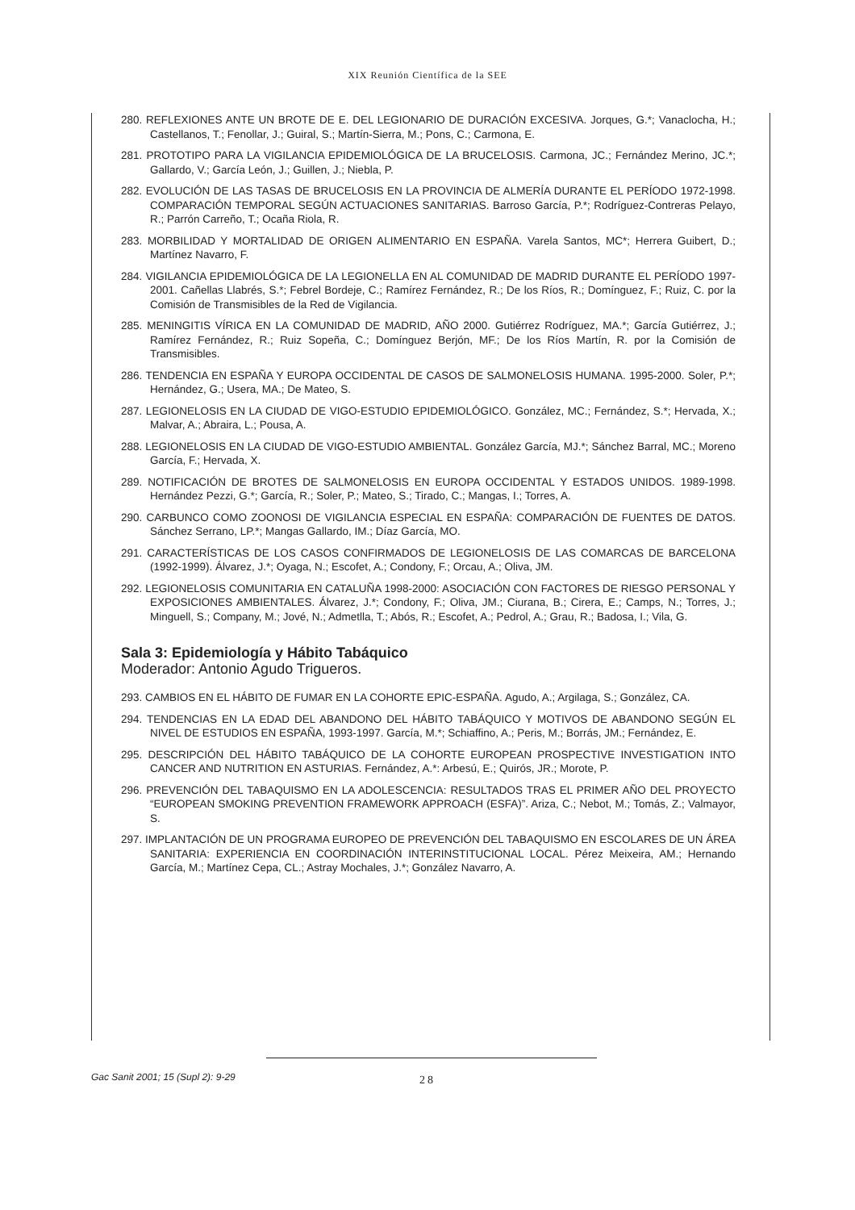XIX Reunión Científica de la SEE
280. REFLEXIONES ANTE UN BROTE DE E. DEL LEGIONARIO DE DURACIÓN EXCESIVA. Jorques, G.*; Vanaclocha, H.; Castellanos, T.; Fenollar, J.; Guiral, S.; Martín-Sierra, M.; Pons, C.; Carmona, E.
281. PROTOTIPO PARA LA VIGILANCIA EPIDEMIOLÓGICA DE LA BRUCELOSIS. Carmona, JC.; Fernández Merino, JC.*; Gallardo, V.; García León, J.; Guillen, J.; Niebla, P.
282. EVOLUCIÓN DE LAS TASAS DE BRUCELOSIS EN LA PROVINCIA DE ALMERÍA DURANTE EL PERÍODO 1972-1998. COMPARACIÓN TEMPORAL SEGÚN ACTUACIONES SANITARIAS. Barroso García, P.*; Rodríguez-Contreras Pelayo, R.; Parrón Carreño, T.; Ocaña Riola, R.
283. MORBILIDAD Y MORTALIDAD DE ORIGEN ALIMENTARIO EN ESPAÑA. Varela Santos, MC*; Herrera Guibert, D.; Martínez Navarro, F.
284. VIGILANCIA EPIDEMIOLÓGICA DE LA LEGIONELLA EN AL COMUNIDAD DE MADRID DURANTE EL PERÍODO 1997-2001. Cañellas Llabrés, S.*; Febrel Bordeje, C.; Ramírez Fernández, R.; De los Ríos, R.; Domínguez, F.; Ruiz, C. por la Comisión de Transmisibles de la Red de Vigilancia.
285. MENINGITIS VÍRICA EN LA COMUNIDAD DE MADRID, AÑO 2000. Gutiérrez Rodríguez, MA.*; García Gutiérrez, J.; Ramírez Fernández, R.; Ruiz Sopeña, C.; Domínguez Berjón, MF.; De los Ríos Martín, R. por la Comisión de Transmisibles.
286. TENDENCIA EN ESPAÑA Y EUROPA OCCIDENTAL DE CASOS DE SALMONELOSIS HUMANA. 1995-2000. Soler, P.*; Hernández, G.; Usera, MA.; De Mateo, S.
287. LEGIONELOSIS EN LA CIUDAD DE VIGO-ESTUDIO EPIDEMIOLÓGICO. González, MC.; Fernández, S.*; Hervada, X.; Malvar, A.; Abraira, L.; Pousa, A.
288. LEGIONELOSIS EN LA CIUDAD DE VIGO-ESTUDIO AMBIENTAL. González García, MJ.*; Sánchez Barral, MC.; Moreno García, F.; Hervada, X.
289. NOTIFICACIÓN DE BROTES DE SALMONELOSIS EN EUROPA OCCIDENTAL Y ESTADOS UNIDOS. 1989-1998. Hernández Pezzi, G.*; García, R.; Soler, P.; Mateo, S.; Tirado, C.; Mangas, I.; Torres, A.
290. CARBUNCO COMO ZOONOSI DE VIGILANCIA ESPECIAL EN ESPAÑA: COMPARACIÓN DE FUENTES DE DATOS. Sánchez Serrano, LP.*; Mangas Gallardo, IM.; Díaz García, MO.
291. CARACTERÍSTICAS DE LOS CASOS CONFIRMADOS DE LEGIONELOSIS DE LAS COMARCAS DE BARCELONA (1992-1999). Álvarez, J.*; Oyaga, N.; Escofet, A.; Condony, F.; Orcau, A.; Oliva, JM.
292. LEGIONELOSIS COMUNITARIA EN CATALUÑA 1998-2000: ASOCIACIÓN CON FACTORES DE RIESGO PERSONAL Y EXPOSICIONES AMBIENTALES. Álvarez, J.*; Condony, F.; Oliva, JM.; Ciurana, B.; Cirera, E.; Camps, N.; Torres, J.; Minguell, S.; Company, M.; Jové, N.; Admetlla, T.; Abós, R.; Escofet, A.; Pedrol, A.; Grau, R.; Badosa, I.; Vila, G.
Sala 3: Epidemiología y Hábito Tabáquico
Moderador: Antonio Agudo Trigueros.
293. CAMBIOS EN EL HÁBITO DE FUMAR EN LA COHORTE EPIC-ESPAÑA. Agudo, A.; Argilaga, S.; González, CA.
294. TENDENCIAS EN LA EDAD DEL ABANDONO DEL HÁBITO TABÁQUICO Y MOTIVOS DE ABANDONO SEGÚN EL NIVEL DE ESTUDIOS EN ESPAÑA, 1993-1997. García, M.*; Schiaffino, A.; Peris, M.; Borrás, JM.; Fernández, E.
295. DESCRIPCIÓN DEL HÁBITO TABÁQUICO DE LA COHORTE EUROPEAN PROSPECTIVE INVESTIGATION INTO CANCER AND NUTRITION EN ASTURIAS. Fernández, A.*: Arbesú, E.; Quirós, JR.; Morote, P.
296. PREVENCIÓN DEL TABAQUISMO EN LA ADOLESCENCIA: RESULTADOS TRAS EL PRIMER AÑO DEL PROYECTO “EUROPEAN SMOKING PREVENTION FRAMEWORK APPROACH (ESFA)”. Ariza, C.; Nebot, M.; Tomás, Z.; Valmayor, S.
297. IMPLANTACIÓN DE UN PROGRAMA EUROPEO DE PREVENCIÓN DEL TABAQUISMO EN ESCOLARES DE UN ÁREA SANITARIA: EXPERIENCIA EN COORDINACIÓN INTERINSTITUCIONAL LOCAL. Pérez Meixeira, AM.; Hernando García, M.; Martínez Cepa, CL.; Astray Mochales, J.*; González Navarro, A.
Gac Sanit 2001; 15 (Supl 2): 9-29
28